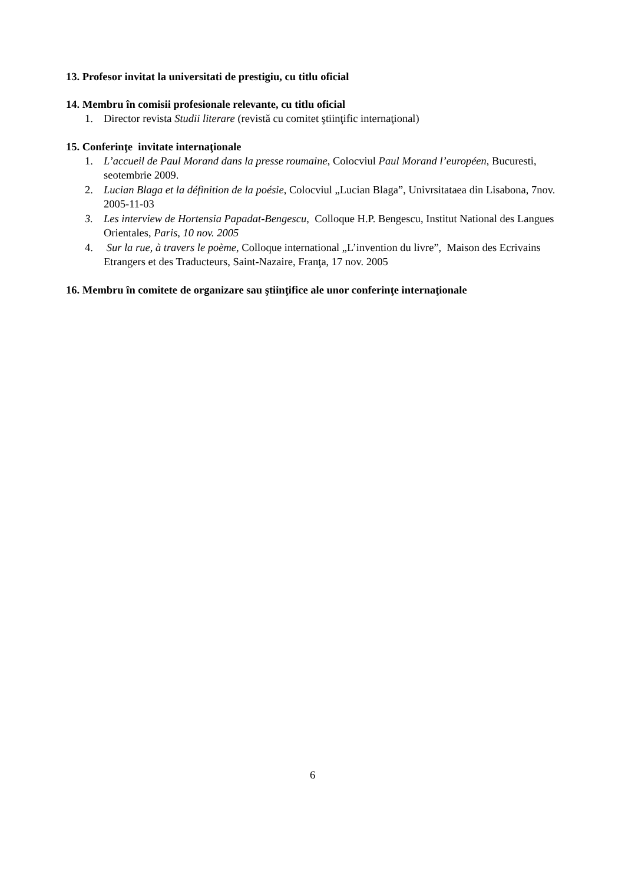13. Profesor invitat la universitati de prestigiu, cu titlu oficial
14. Membru în comisii profesionale relevante, cu titlu oficial
1. Director revista Studii literare (revistă cu comitet ştiinţific internaţional)
15. Conferinţe invitate internaţionale
1. L’accueil de Paul Morand dans la presse roumaine, Colocviul Paul Morand l’européen, Bucuresti, seotembrie 2009.
2. Lucian Blaga et la définition de la poésie, Colocviul „Lucian Blaga”, Univrsitataea din Lisabona, 7nov. 2005-11-03
3. Les interview de Hortensia Papadat-Bengescu, Colloque H.P. Bengescu, Institut National des Langues Orientales, Paris, 10 nov. 2005
4. Sur la rue, à travers le poème, Colloque international „L’invention du livre”, Maison des Ecrivains Etrangers et des Traducteurs, Saint-Nazaire, Franţa, 17 nov. 2005
16. Membru în comitete de organizare sau ştiinţifice ale unor conferinţe internaţionale
6